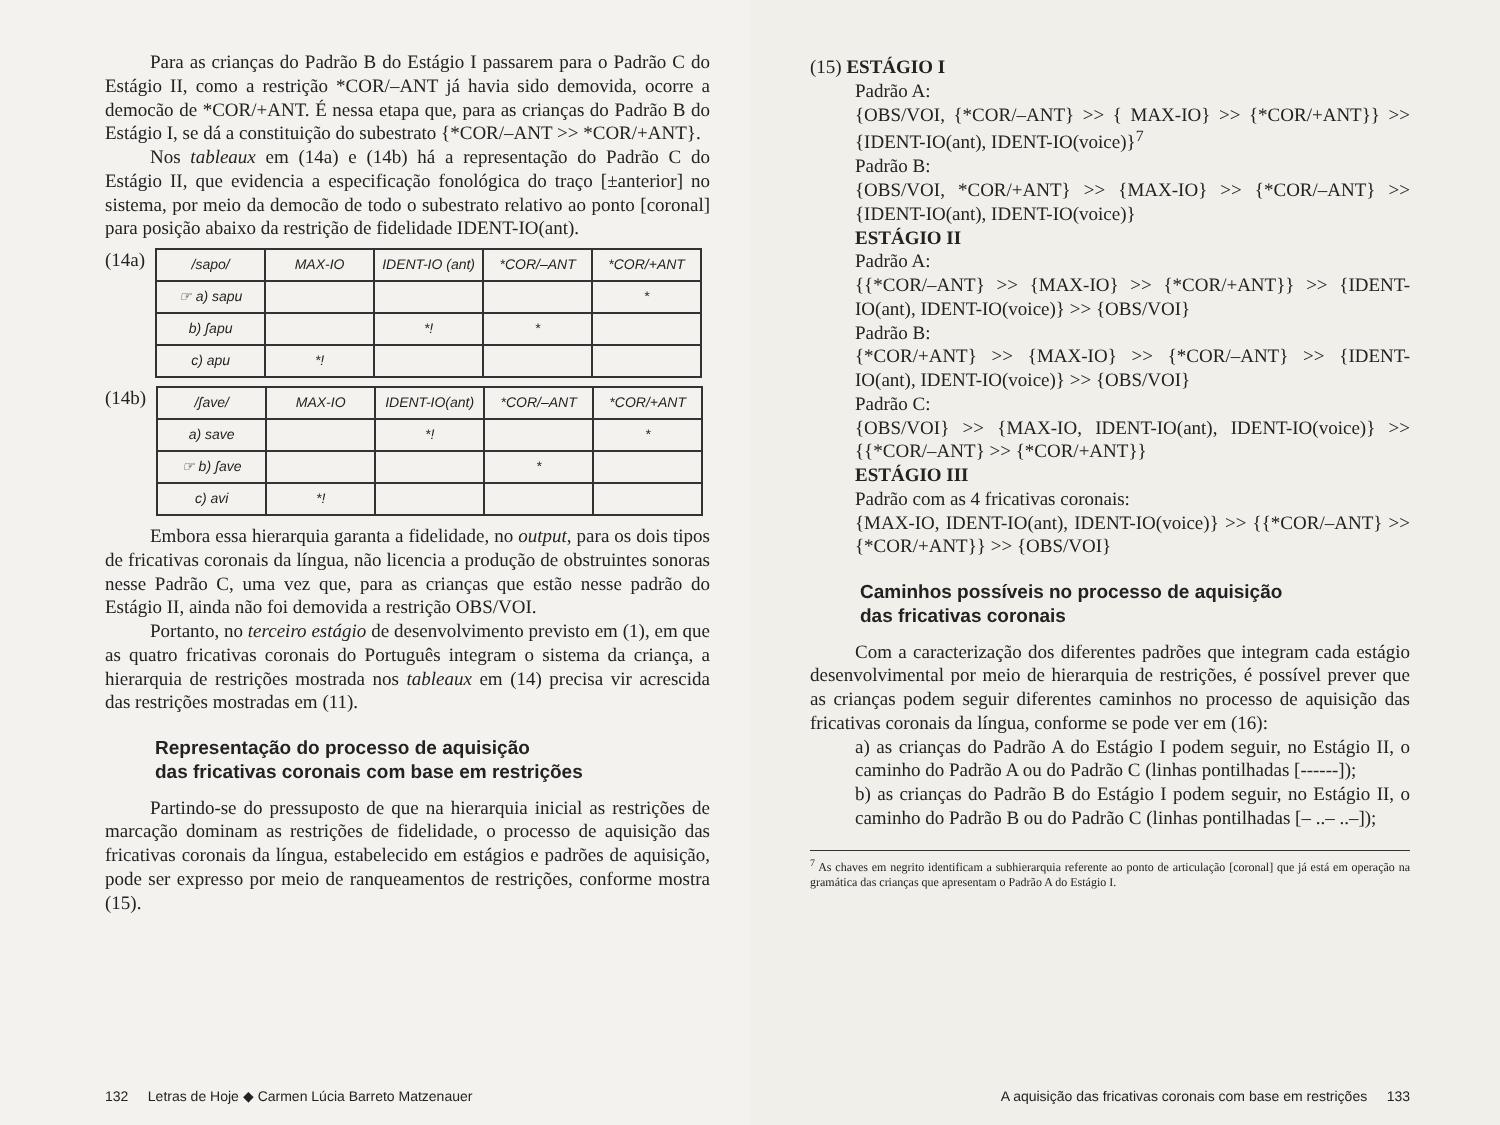Para as crianças do Padrão B do Estágio I passarem para o Padrão C do Estágio II, como a restrição *COR/–ANT já havia sido demovida, ocorre a democão de *COR/+ANT. É nessa etapa que, para as crianças do Padrão B do Estágio I, se dá a constituição do subestrato {*COR/–ANT >> *COR/+ANT}.
Nos tableaux em (14a) e (14b) há a representação do Padrão C do Estágio II, que evidencia a especificação fonológica do traço [±anterior] no sistema, por meio da democão de todo o subestrato relativo ao ponto [coronal] para posição abaixo da restrição de fidelidade IDENT-IO(ant).
(14a)
| /sapo/ | MAX-IO | IDENT-IO (ant) | *COR/–ANT | *COR/+ANT |
| --- | --- | --- | --- | --- |
| ☞ a) sapu | | | | * |
| b) ʃapu | | *! | * | |
| c) apu | *! | | | |
(14b)
| /ʃave/ | MAX-IO | IDENT-IO(ant) | *COR/–ANT | *COR/+ANT |
| --- | --- | --- | --- | --- |
| a) save | | *! | | * |
| ☞ b) ʃave | | | * | |
| c) avi | *! | | | |
Embora essa hierarquia garanta a fidelidade, no output, para os dois tipos de fricativas coronais da língua, não licencia a produção de obstruintes sonoras nesse Padrão C, uma vez que, para as crianças que estão nesse padrão do Estágio II, ainda não foi demovida a restrição OBS/VOI.
Portanto, no terceiro estágio de desenvolvimento previsto em (1), em que as quatro fricativas coronais do Português integram o sistema da criança, a hierarquia de restrições mostrada nos tableaux em (14) precisa vir acrescida das restrições mostradas em (11).
Representação do processo de aquisição
das fricativas coronais com base em restrições
Partindo-se do pressuposto de que na hierarquia inicial as restrições de marcação dominam as restrições de fidelidade, o processo de aquisição das fricativas coronais da língua, estabelecido em estágios e padrões de aquisição, pode ser expresso por meio de ranqueamentos de restrições, conforme mostra (15).
132 Letras de Hoje ◆ Carmen Lúcia Barreto Matzenauer
(15) ESTÁGIO I
Padrão A:
{OBS/VOI, {*COR/–ANT} >> { MAX-IO} >> {*COR/+ANT}} >> {IDENT-IO(ant), IDENT-IO(voice)}<sup>7</sup>
Padrão B:
{OBS/VOI, *COR/+ANT} >> {MAX-IO} >> {*COR/–ANT} >> {IDENT-IO(ant), IDENT-IO(voice)}
ESTÁGIO II
Padrão A:
{{*COR/–ANT} >> {MAX-IO} >> {*COR/+ANT}} >> {IDENT-IO(ant), IDENT-IO(voice)} >> {OBS/VOI}
Padrão B:
{*COR/+ANT} >> {MAX-IO} >> {*COR/–ANT} >> {IDENT-IO(ant), IDENT-IO(voice)} >> {OBS/VOI}
Padrão C:
{OBS/VOI} >> {MAX-IO, IDENT-IO(ant), IDENT-IO(voice)} >> {{*COR/–ANT} >> {*COR/+ANT}}
ESTÁGIO III
Padrão com as 4 fricativas coronais:
{MAX-IO, IDENT-IO(ant), IDENT-IO(voice)} >> {{*COR/–ANT} >> {*COR/+ANT}} >> {OBS/VOI}
Caminhos possíveis no processo de aquisição
das fricativas coronais
Com a caracterização dos diferentes padrões que integram cada estágio desenvolvimental por meio de hierarquia de restrições, é possível prever que as crianças podem seguir diferentes caminhos no processo de aquisição das fricativas coronais da língua, conforme se pode ver em (16):
a) as crianças do Padrão A do Estágio I podem seguir, no Estágio II, o caminho do Padrão A ou do Padrão C (linhas pontilhadas [------]);
b) as crianças do Padrão B do Estágio I podem seguir, no Estágio II, o caminho do Padrão B ou do Padrão C (linhas pontilhadas [– ..– ..–]);
<sup>7</sup> As chaves em negrito identificam a subhierarquia referente ao ponto de articulação [coronal] que já está em operação na gramática das crianças que apresentam o Padrão A do Estágio I.
A aquisição das fricativas coronais com base em restrições 133